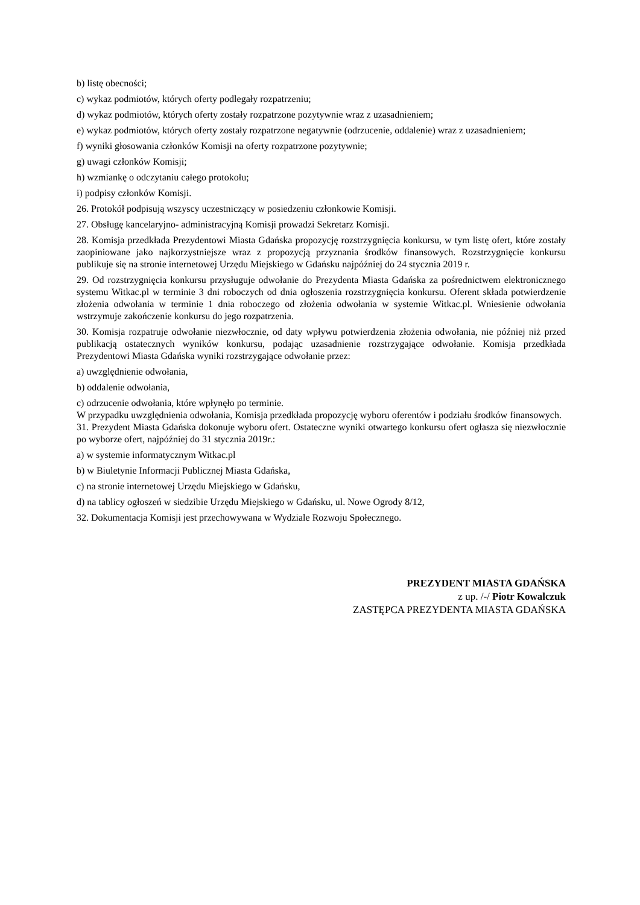b) listę obecności;
c) wykaz podmiotów, których oferty podlegały rozpatrzeniu;
d) wykaz podmiotów, których oferty zostały rozpatrzone pozytywnie wraz z uzasadnieniem;
e) wykaz podmiotów, których oferty zostały rozpatrzone negatywnie (odrzucenie, oddalenie) wraz z uzasadnieniem;
f) wyniki głosowania członków Komisji na oferty rozpatrzone pozytywnie;
g) uwagi członków Komisji;
h) wzmiankę o odczytaniu całego protokołu;
i) podpisy członków Komisji.
26. Protokół podpisują wszyscy uczestniczący w posiedzeniu członkowie Komisji.
27. Obsługę kancelaryjno- administracyjną Komisji prowadzi Sekretarz Komisji.
28. Komisja przedkłada Prezydentowi Miasta Gdańska propozycję rozstrzygnięcia konkursu, w tym listę ofert, które zostały zaopiniowane jako najkorzystniejsze wraz z propozycją przyznania środków finansowych. Rozstrzygnięcie konkursu publikuje się na stronie internetowej Urzędu Miejskiego w Gdańsku najpóźniej do 24 stycznia 2019 r.
29. Od rozstrzygnięcia konkursu przysługuje odwołanie do Prezydenta Miasta Gdańska za pośrednictwem elektronicznego systemu Witkac.pl w terminie 3 dni roboczych od dnia ogłoszenia rozstrzygnięcia konkursu. Oferent składa potwierdzenie złożenia odwołania w terminie 1 dnia roboczego od złożenia odwołania w systemie Witkac.pl. Wniesienie odwołania wstrzymuje zakończenie konkursu do jego rozpatrzenia.
30. Komisja rozpatruje odwołanie niezwłocznie, od daty wpływu potwierdzenia złożenia odwołania, nie później niż przed publikacją ostatecznych wyników konkursu, podając uzasadnienie rozstrzygające odwołanie. Komisja przedkłada Prezydentowi Miasta Gdańska wyniki rozstrzygające odwołanie przez:
a) uwzględnienie odwołania,
b) oddalenie odwołania,
c) odrzucenie odwołania, które wpłynęło po terminie.
W przypadku uwzględnienia odwołania, Komisja przedkłada propozycję wyboru oferentów i podziału środków finansowych.
31. Prezydent Miasta Gdańska dokonuje wyboru ofert. Ostateczne wyniki otwartego konkursu ofert ogłasza się niezwłocznie po wyborze ofert, najpóźniej do 31 stycznia 2019r.:
a) w systemie informatycznym Witkac.pl
b) w Biuletynie Informacji Publicznej Miasta Gdańska,
c) na stronie internetowej Urzędu Miejskiego w Gdańsku,
d) na tablicy ogłoszeń w siedzibie Urzędu Miejskiego w Gdańsku, ul. Nowe Ogrody 8/12,
32. Dokumentacja Komisji jest przechowywana w Wydziale Rozwoju Społecznego.
PREZYDENT MIASTA GDAŃSKA
z up. /-/ Piotr Kowalczuk
ZASTĘPCA PREZYDENTA MIASTA GDAŃSKA